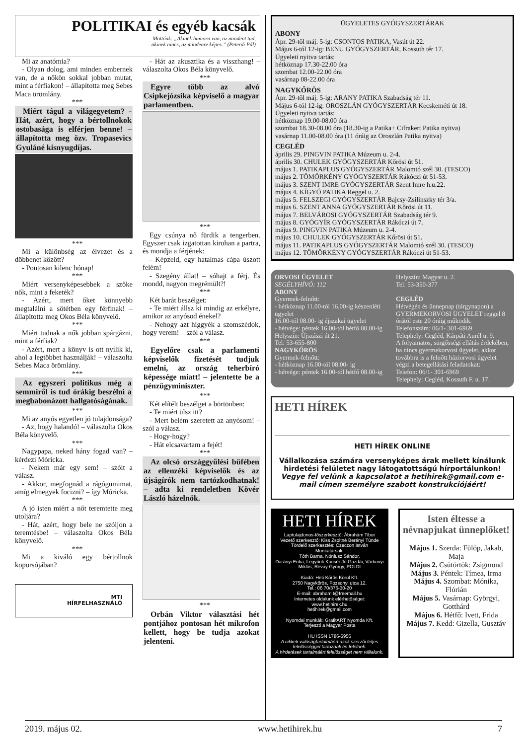POLITIKAI és egyéb kacsák
Mottónk: „Akinek humora van, az mindent tud,
akinek nincs, az mindenre képes.” (Peterdi Pál)
Mi az anatómia?
- Olyan dolog, ami minden embernek van, de a nőkön sokkal jobban mutat, mint a férfiakon! – állapította meg Sebes Maca örömlány.
***
Miért tágul a világegyetem? - Hát, azért, hogy a bértollnokok ostobasága is elférjen benne! – állapította meg özv. Tropasevics Gyuláné kisnyugdíjas.
***
Mi a különbség az élvezet és a döbbenet között?
- Pontosan kilenc hónap!
***
Miért versenyképesebbek a szőke nők, mint a feketék?
- Azért, mert őket könnyebb megtalálni a sötétben egy férfinak! – állapította meg Okos Béla könyvelő.
***
Miért tudnak a nők jobban spárgázni, mint a férfiak?
- Azért, mert a könyv is ott nyílik ki, ahol a legtöbbet használják! – válaszolta Sebes Maca örömlány.
***
Az egyszeri politikus még a semmiről is tud órákig beszélni a megbabonázott hallgatóságának.
***
Mi az anyós egyetlen jó tulajdonsága?
- Az, hogy halandó! – válaszolta Okos Béla könyvelő.
***
Nagypapa, neked hány fogad van? – kérdezi Móricka.
- Nekem már egy sem! – szólt a válasz.
- Akkor, megfognád a rágógumimat, amíg elmegyek focizni? – így Móricka.
***
A jó isten miért a nőt teremtette meg utoljára?
- Hát, azért, hogy bele ne szóljon a teremtésbe! – válaszolta Okos Béla könyvelő.
***
Mi a kiváló egy bértollnok koporsójában?
MTI
HÍRFELHASZNÁLÓ
- Hát az akusztika és a visszhang! – válaszolta Okos Béla könyvelő.
***
Egyre több az alvó Csipkejózsika képviselő a magyar parlamentben.
***
Egy csúnya nő fürdik a tengerben. Egyszer csak izgatottan kirohan a partra, és mondja a férjének:
- Képzeld, egy hatalmas cápa úszott felém!
- Szegény állat! – sóhajt a férj. És mondd, nagyon megrémült?!
***
Két barát beszélget:
- Te miért állsz ki mindig az erkélyre, amikor az anyósod énekel?
- Nehogy azt higgyék a szomszédok, hogy verem! – szól a válasz.
***
Egyelőre csak a parlamenti képviselők fizetését tudjuk emelni, az ország teherbíró képessége miatt! – jelentette be a pénzügyminiszter.
***
Két elítélt beszélget a börtönben:
- Te miért ülsz itt?
- Mert belém szeretett az anyósom! – szól a válasz.
- Hogy-hogy?
- Hát elcsavartam a fejét!
***
Az olcsó országgyűlési büfében az ellenzéki képviselők és az újságírók nem tartózkodhatnak! – adta ki rendeletben Kövér László házelnök.
***
Orbán Viktor választási hét pontjához pontosan hét mikrofon kellett, hogy be tudja azokat jelenteni.
ÜGYELETES GYÓGYSZERTÁRAK
ABONY
Ápr. 29-től máj. 5-ig: CSONTOS PATIKA, Vasút út 22.
Május 6-tól 12-ig: BENU GYÓGYSZERTÁR, Kossuth tér 17.
Ügyeleti nyitva tartás:
hétköznap 17.30-22.00 óra
szombat 12.00-22.00 óra
vasárnap 08-22.00 óra
NAGYKŐRÖS
Ápr. 29-től máj. 5-ig: ARANY PATIKA Szabadság tér 11.
Május 6-tól 12-ig: OROSZLÁN GYÓGYSZERTÁR Kecskeméti út 18.
Ügyeleti nyitva tartás:
hétköznap 19.00-08.00 óra
szombat 18.30-08.00 óra (18.30-ig a Patika+ Cifrakert Patika nyitva)
vasárnap 11.00-08.00 óra (11 óráig az Oroszlán Patika nyitva)
CEGLÉD
április 29. PINGVIN PATIKA Múzeum u. 2-4.
április 30. CHULEK GYÓGYSZERTÁR Kőrösi út 51.
május 1. PATIKAPLUS GYÓGYSZERTÁR Malomtó szél 30. (TESCO)
május 2. TÖMÖRKÉNY GYÓGYSZERTÁR Rákóczi út 51-53.
május 3. SZENT IMRE GYÓGYSZERTÁR Szent Imre h.u.22.
május 4. KÍGYÓ PATIKA Reggel u. 2.
május 5. FELSZEGI GYÓGYSZERTÁR Bajcsy-Zsilinszky tér 3/a.
május 6. SZENT ANNA GYÓGYSZERTÁR Kőrösi út 11.
május 7. BELVÁROSI GYÓGYSZERTÁR Szabadság tér 9.
május 8. GYÓGYÍR GYÓGYSZERTÁR Rákóczi út 7.
május 9. PINGVIN PATIKA Múzeum u. 2-4.
május 10. CHULEK GYÓGYSZERTÁR Kőrösi út 51.
május 11. PATIKAPLUS GYÓGYSZERTÁR Malomtó szél 30. (TESCO)
május 12. TÖMÖRKÉNY GYÓGYSZERTÁR Rákóczi út 51-53.
ORVOSI ÜGYELET
SEGÉLYHÍVÓ: 112
ABONY
Gyermek-felnőtt:
- hétköznap 11.00-tól 16.00-ig készenléti ügyelet
16.00-tól 08.00- ig éjszakai ügyelet
- hétvége: péntek 16.00-tól hétfő 08.00-ig
Helyszín: Újszászi út 21.
Tel: 53-655-800
NAGYKŐRÖS
Gyermek-felnőtt:
- hétköznap 16.00-tól 08.00- ig
- hétvége: péntek 16.00-tól hétfő 08.00-ig
Helyszín: Magyar u. 2.
Tel: 53-350-377
CEGLÉD
Hétvégén és ünnepnap (tárgynapon) a GYERMEKORVOSI ÜGYELET reggel 8 órától este 20 óráig működik.
Telefonszám: 06/1- 301-6969
Telephely: Cegléd, Kárpáti Aurél u. 9.
A folyamatos, sürgősségi ellátás érdekében, ha nincs gyermekorvosi ügyelet, akkor továbbra is a felnőtt háziorvosi ügyelet végzi a betegellátási feladatokat:
Telefon: 06/1- 301-6969
Telephely: Cegléd, Kossuth F. u. 17.
HETI HÍREK
HETI HÍREK ONLINE
Vállalkozása számára versenyképes árak mellett kínálunk hirdetési felületet nagy látogatottságú hírportálunkon!
Vegye fel velünk a kapcsolatot a hetihirek@gmail.com e-mail címen személyre szabott konstrukciójáért!
HETI HÍREK
Laptulajdonos-főszerkesztő: Ábrahám Tibor
Vezető szerkesztő: Kiss Zsoltné Berényi Tünde
Tördelő szerkesztés: Czeczon István
Munkatársak:
Tóth Barna, Nóniusz Sándor,
Darányi Erika, Legyünk Kocsér Jó Gazdái, Várkonyi Miklós, Révay György, POLDI
Kiadó: Heti Kőrös Körül Kft.
2750 Nagykőrös, Pozsonyi utca 12.
Tel.: 06 70/376-30-20
E-mail: abraham.t@freemail.hu
Internetes oldalunk elérhetőségei:
www.hetihirek.hu
hetihirek@gmail.com
Nyomdai munkák: GrafitART Nyomda Kft.
Terjeszti a Magyar Posta
HU ISSN 1786-5956
A cikkek valóságtartalmáért azok szerzői teljes felelősséggel tartoznak és felelnek.
A hirdetések tartalmáért felelősséget nem vállalunk.
Isten éltesse a névnapjukat ünneplőket!
Május 1. Szerda: Fülöp, Jakab, Maja
Május 2. Csütörtök: Zsigmond
Május 3. Péntek: Tímea, Irma
Május 4. Szombat: Mónika, Flórián
Május 5. Vasárnap: Györgyi, Gotthárd
Május 6. Hétfő: Ivett, Frida
Május 7. Kedd: Gizella, Gusztáv
2019. május 02. www.hetihirek.hu 7